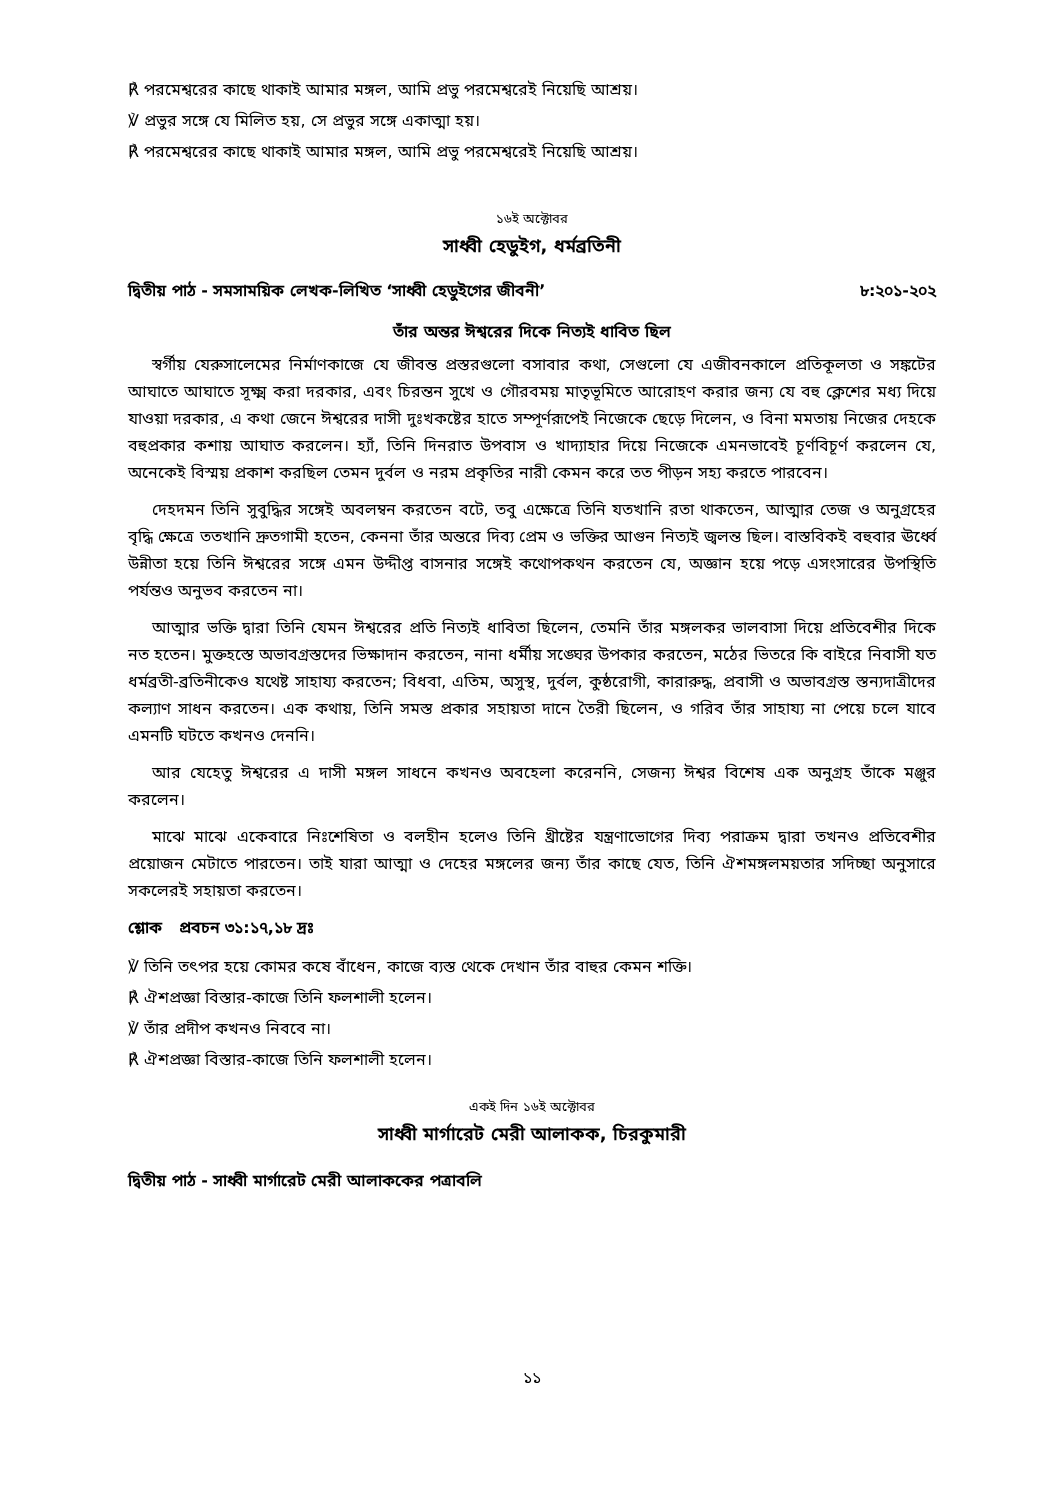℟ পরমেশ্বরের কাছে থাকাই আমার মঙ্গল, আমি প্রভু পরমেশ্বরেই নিয়েছি আশ্রয়।
℣ প্রভুর সঙ্গে যে মিলিত হয়, সে প্রভুর সঙ্গে একাত্মা হয়।
℟ পরমেশ্বরের কাছে থাকাই আমার মঙ্গল, আমি প্রভু পরমেশ্বরেই নিয়েছি আশ্রয়।
১৬ই অক্টোবর
সাধ্বী হেডুইগ, ধর্মব্রতিনী
দ্বিতীয় পাঠ - সমসাময়িক লেখক-লিখিত ‘সাধ্বী হেডুইগের জীবনী’ ৮:২০১-২০২
তাঁর অন্তর ঈশ্বরের দিকে নিত্যই ধাবিত ছিল
স্বর্গীয় যেরুসালেমের নির্মাণকাজে যে জীবন্ত প্রস্তরগুলো বসাবার কথা, সেগুলো যে এজীবনকালে প্রতিকূলতা ও সঙ্কটের আঘাতে আঘাতে সূক্ষ্ম করা দরকার, এবং চিরন্তন সুখে ও গৌরবময় মাতৃভূমিতে আরোহণ করার জন্য যে বহু ক্লেশের মধ্য দিয়ে যাওয়া দরকার, এ কথা জেনে ঈশ্বরের দাসী দুঃখকষ্টের হাতে সম্পূর্ণরূপেই নিজেকে ছেড়ে দিলেন, ও বিনা মমতায় নিজের দেহকে বহুপ্রকার কশায় আঘাত করলেন। হ্যাঁ, তিনি দিনরাত উপবাস ও খাদ্যাহার দিয়ে নিজেকে এমনভাবেই চূর্ণবিচূর্ণ করলেন যে, অনেকেই বিস্ময় প্রকাশ করছিল তেমন দুর্বল ও নরম প্রকৃতির নারী কেমন করে তত পীড়ন সহ্য করতে পারবেন।
দেহদমন তিনি সুবুদ্ধির সঙ্গেই অবলম্বন করতেন বটে, তবু এক্ষেত্রে তিনি যতখানি রতা থাকতেন, আত্মার তেজ ও অনুগ্রহের বৃদ্ধি ক্ষেত্রে ততখানি দ্রুতগামী হতেন, কেননা তাঁর অন্তরে দিব্য প্রেম ও ভক্তির আগুন নিত্যই জ্বলন্ত ছিল। বাস্তবিকই বহুবার ঊর্ধ্বে উন্নীতা হয়ে তিনি ঈশ্বরের সঙ্গে এমন উদ্দীপ্ত বাসনার সঙ্গেই কথোপকথন করতেন যে, অজ্ঞান হয়ে পড়ে এসংসারের উপস্থিতি পর্যন্তও অনুভব করতেন না।
আত্মার ভক্তি দ্বারা তিনি যেমন ঈশ্বরের প্রতি নিত্যই ধাবিতা ছিলেন, তেমনি তাঁর মঙ্গলকর ভালবাসা দিয়ে প্রতিবেশীর দিকে নত হতেন। মুক্তহস্তে অভাবগ্রস্তদের ভিক্ষাদান করতেন, নানা ধর্মীয় সঙ্ঘের উপকার করতেন, মঠের ভিতরে কি বাইরে নিবাসী যত ধর্মব্রতী-ব্রতিনীকেও যথেষ্ট সাহায্য করতেন; বিধবা, এতিম, অসুস্থ, দুর্বল, কুষ্ঠরোগী, কারারুদ্ধ, প্রবাসী ও অভাবগ্রস্ত স্তন্যদাত্রীদের কল্যাণ সাধন করতেন। এক কথায়, তিনি সমস্ত প্রকার সহায়তা দানে তৈরী ছিলেন, ও গরিব তাঁর সাহায্য না পেয়ে চলে যাবে এমনটি ঘটতে কখনও দেননি।
আর যেহেতু ঈশ্বরের এ দাসী মঙ্গল সাধনে কখনও অবহেলা করেননি, সেজন্য ঈশ্বর বিশেষ এক অনুগ্রহ তাঁকে মঞ্জুর করলেন।
মাঝে মাঝে একেবারে নিঃশেষিতা ও বলহীন হলেও তিনি খ্রীষ্টের যন্ত্রণাভোগের দিব্য পরাক্রম দ্বারা তখনও প্রতিবেশীর প্রয়োজন মেটাতে পারতেন। তাই যারা আত্মা ও দেহের মঙ্গলের জন্য তাঁর কাছে যেত, তিনি ঐশমঙ্গলময়তার সদিচ্ছা অনুসারে সকলেরই সহায়তা করতেন।
শ্লোক প্রবচন ৩১:১৭,১৮ দ্রঃ
℣ তিনি তৎপর হয়ে কোমর কষে বাঁধেন, কাজে ব্যস্ত থেকে দেখান তাঁর বাহুর কেমন শক্তি।
℟ ঐশপ্রজ্ঞা বিস্তার-কাজে তিনি ফলশালী হলেন।
℣ তাঁর প্রদীপ কখনও নিববে না।
℟ ঐশপ্রজ্ঞা বিস্তার-কাজে তিনি ফলশালী হলেন।
একই দিন ১৬ই অক্টোবর
সাধ্বী মার্গারেট মেরী আলাকক, চিরকুমারী
দ্বিতীয় পাঠ - সাধ্বী মার্গারেট মেরী আলাককের পত্রাবলি
১১